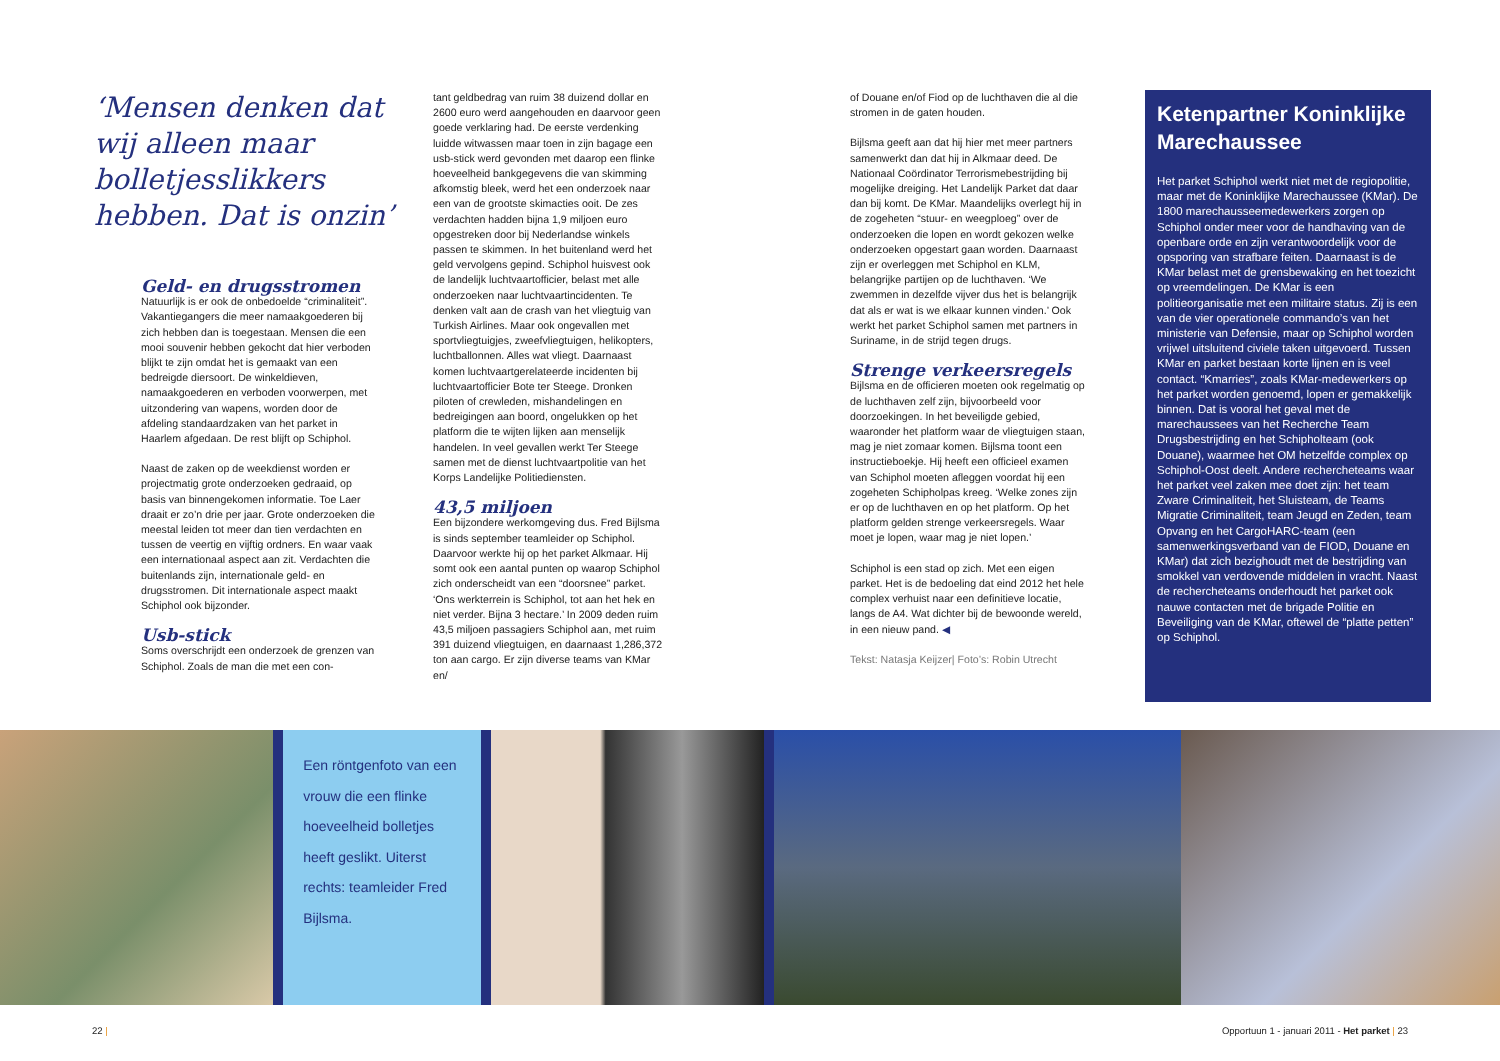‘Mensen denken dat wij alleen maar bolletjesslikkers hebben. Dat is onzin’
Geld- en drugsstromen
Natuurlijk is er ook de onbedoelde “criminaliteit”. Vakantiegangers die meer namaakgoederen bij zich hebben dan is toegestaan. Mensen die een mooi souvenir hebben gekocht dat hier verboden blijkt te zijn omdat het is gemaakt van een bedreigde diersoort. De winkeldieven, namaakgoederen en verboden voorwerpen, met uitzondering van wapens, worden door de afdeling standaardzaken van het parket in Haarlem afgedaan. De rest blijft op Schiphol.
Naast de zaken op de weekdienst worden er projectmatig grote onderzoeken gedraaid, op basis van binnengekomen informatie. Toe Laer draait er zo’n drie per jaar. Grote onderzoeken die meestal leiden tot meer dan tien verdachten en tussen de veertig en vijftig ordners. En waar vaak een internationaal aspect aan zit. Verdachten die buitenlands zijn, internationale geld- en drugsstromen. Dit internationale aspect maakt Schiphol ook bijzonder.
Usb-stick
Soms overschrijdt een onderzoek de grenzen van Schiphol. Zoals de man die met een con-
tant geldbedrag van ruim 38 duizend dollar en 2600 euro werd aangehouden en daarvoor geen goede verklaring had. De eerste verdenking luidde witwassen maar toen in zijn bagage een usb-stick werd gevonden met daarop een flinke hoeveelheid bankgegevens die van skimming afkomstig bleek, werd het een onderzoek naar een van de grootste skimacties ooit. De zes verdachten hadden bijna 1,9 miljoen euro opgestreken door bij Nederlandse winkels passen te skimmen. In het buitenland werd het geld vervolgens gepind. Schiphol huisvest ook de landelijk luchtvaartofficier, belast met alle onderzoeken naar luchtvaartincidenten. Te denken valt aan de crash van het vliegtuig van Turkish Airlines. Maar ook ongevallen met sportvliegtuigjes, zweefvliegtuigen, helikopters, luchtballonnen. Alles wat vliegt. Daarnaast komen luchtvaartgerelateerde incidenten bij luchtvaartofficier Bote ter Steege. Dronken piloten of crewleden, mishandelingen en bedreigingen aan boord, ongelukken op het platform die te wijten lijken aan menselijk handelen. In veel gevallen werkt Ter Steege samen met de dienst luchtvaartpolitie van het Korps Landelijke Politiediensten.
43,5 miljoen
Een bijzondere werkomgeving dus. Fred Bijlsma is sinds september teamleider op Schiphol. Daarvoor werkte hij op het parket Alkmaar. Hij somt ook een aantal punten op waarop Schiphol zich onderscheidt van een “doorsnee” parket. ‘Ons werkterrein is Schiphol, tot aan het hek en niet verder. Bijna 3 hectare.’ In 2009 deden ruim 43,5 miljoen passagiers Schiphol aan, met ruim 391 duizend vliegtuigen, en daarnaast 1,286,372 ton aan cargo. Er zijn diverse teams van KMar en/
of Douane en/of Fiod op de luchthaven die al die stromen in de gaten houden.
Bijlsma geeft aan dat hij hier met meer partners samenwerkt dan dat hij in Alkmaar deed. De Nationaal Coördinator Terrorismebestrijding bij mogelijke dreiging. Het Landelijk Parket dat daar dan bij komt. De KMar. Maandelijks overlegt hij in de zogeheten “stuur- en weegploeg” over de onderzoeken die lopen en wordt gekozen welke onderzoeken opgestart gaan worden. Daarnaast zijn er overleggen met Schiphol en KLM, belangrijke partijen op de luchthaven. ‘We zwemmen in dezelfde vijver dus het is belangrijk dat als er wat is we elkaar kunnen vinden.’ Ook werkt het parket Schiphol samen met partners in Suriname, in de strijd tegen drugs.
Strenge verkeersregels
Bijlsma en de officieren moeten ook regelmatig op de luchthaven zelf zijn, bijvoorbeeld voor doorzoekingen. In het beveiligde gebied, waaronder het platform waar de vliegtuigen staan, mag je niet zomaar komen. Bijlsma toont een instructieboekje. Hij heeft een officieel examen van Schiphol moeten afleggen voordat hij een zogeheten Schipholpas kreeg. ‘Welke zones zijn er op de luchthaven en op het platform. Op het platform gelden strenge verkeersregels. Waar moet je lopen, waar mag je niet lopen.’
Schiphol is een stad op zich. Met een eigen parket. Het is de bedoeling dat eind 2012 het hele complex verhuist naar een definitieve locatie, langs de A4. Wat dichter bij de bewoonde wereld, in een nieuw pand. ◀
Tekst: Natasja Keijzer| Foto’s: Robin Utrecht
Ketenpartner Koninklijke Marechaussee
Het parket Schiphol werkt niet met de regiopolitie, maar met de Koninklijke Marechaussee (KMar). De 1800 marechausseemedewerkers zorgen op Schiphol onder meer voor de handhaving van de openbare orde en zijn verantwoordelijk voor de opsporing van strafbare feiten. Daarnaast is de KMar belast met de grensbewaking en het toezicht op vreemdelingen. De KMar is een politieorganisatie met een militaire status. Zij is een van de vier operationele commando’s van het ministerie van Defensie, maar op Schiphol worden vrijwel uitsluitend civiele taken uitgevoerd. Tussen KMar en parket bestaan korte lijnen en is veel contact. “Kmarries”, zoals KMar-medewerkers op het parket worden genoemd, lopen er gemakkelijk binnen. Dat is vooral het geval met de marechaussees van het Recherche Team Drugsbestrijding en het Schipholteam (ook Douane), waarmee het OM hetzelfde complex op Schiphol-Oost deelt. Andere rechercheteams waar het parket veel zaken mee doet zijn: het team Zware Criminaliteit, het Sluisteam, de Teams Migratie Criminaliteit, team Jeugd en Zeden, team Opvang en het CargoHARC-team (een samenwerkingsverband van de FIOD, Douane en KMar) dat zich bezighoudt met de bestrijding van smokkel van verdovende middelen in vracht. Naast de rechercheteams onderhoudt het parket ook nauwe contacten met de brigade Politie en Beveiliging van de KMar, oftewel de “platte petten” op Schiphol.
Een röntgenfoto van een vrouw die een flinke hoeveelheid bolletjes heeft geslikt. Uiterst rechts: teamleider Fred Bijlsma.
22 | Opportuun 1 - januari 2011 - Het parket | 23